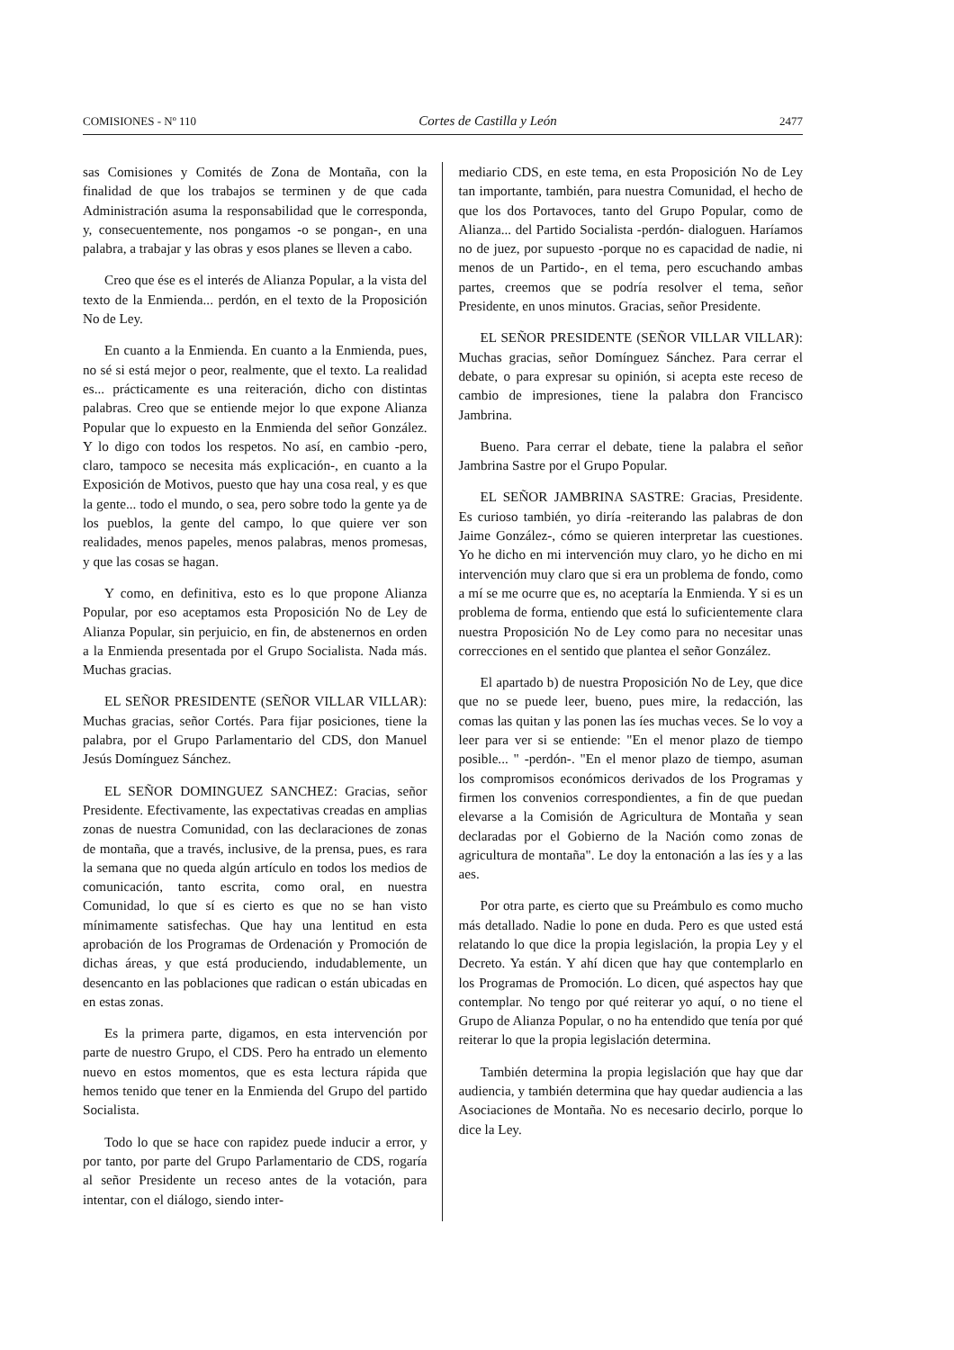COMISIONES - Nº 110 Cortes de Castilla y León 2477
sas Comisiones y Comités de Zona de Montaña, con la finalidad de que los trabajos se terminen y de que cada Administración asuma la responsabilidad que le corresponda, y, consecuentemente, nos pongamos -o se pongan-, en una palabra, a trabajar y las obras y esos planes se lleven a cabo.
Creo que ése es el interés de Alianza Popular, a la vista del texto de la Enmienda... perdón, en el texto de la Proposición No de Ley.
En cuanto a la Enmienda. En cuanto a la Enmienda, pues, no sé si está mejor o peor, realmente, que el texto. La realidad es... prácticamente es una reiteración, dicho con distintas palabras. Creo que se entiende mejor lo que expone Alianza Popular que lo expuesto en la Enmienda del señor González. Y lo digo con todos los respetos. No así, en cambio -pero, claro, tampoco se necesita más explicación-, en cuanto a la Exposición de Motivos, puesto que hay una cosa real, y es que la gente... todo el mundo, o sea, pero sobre todo la gente ya de los pueblos, la gente del campo, lo que quiere ver son realidades, menos papeles, menos palabras, menos promesas, y que las cosas se hagan.
Y como, en definitiva, esto es lo que propone Alianza Popular, por eso aceptamos esta Proposición No de Ley de Alianza Popular, sin perjuicio, en fin, de abstenernos en orden a la Enmienda presentada por el Grupo Socialista. Nada más. Muchas gracias.
EL SEÑOR PRESIDENTE (SEÑOR VILLAR VILLAR): Muchas gracias, señor Cortés. Para fijar posiciones, tiene la palabra, por el Grupo Parlamentario del CDS, don Manuel Jesús Domínguez Sánchez.
EL SEÑOR DOMINGUEZ SANCHEZ: Gracias, señor Presidente. Efectivamente, las expectativas creadas en amplias zonas de nuestra Comunidad, con las declaraciones de zonas de montaña, que a través, inclusive, de la prensa, pues, es rara la semana que no queda algún artículo en todos los medios de comunicación, tanto escrita, como oral, en nuestra Comunidad, lo que sí es cierto es que no se han visto mínimamente satisfechas. Que hay una lentitud en esta aprobación de los Programas de Ordenación y Promoción de dichas áreas, y que está produciendo, indudablemente, un desencanto en las poblaciones que radican o están ubicadas en en estas zonas.
Es la primera parte, digamos, en esta intervención por parte de nuestro Grupo, el CDS. Pero ha entrado un elemento nuevo en estos momentos, que es esta lectura rápida que hemos tenido que tener en la Enmienda del Grupo del partido Socialista.
Todo lo que se hace con rapidez puede inducir a error, y por tanto, por parte del Grupo Parlamentario de CDS, rogaría al señor Presidente un receso antes de la votación, para intentar, con el diálogo, siendo inter-
mediario CDS, en este tema, en esta Proposición No de Ley tan importante, también, para nuestra Comunidad, el hecho de que los dos Portavoces, tanto del Grupo Popular, como de Alianza... del Partido Socialista -perdón- dialoguen. Haríamos no de juez, por supuesto -porque no es capacidad de nadie, ni menos de un Partido-, en el tema, pero escuchando ambas partes, creemos que se podría resolver el tema, señor Presidente, en unos minutos. Gracias, señor Presidente.
EL SEÑOR PRESIDENTE (SEÑOR VILLAR VILLAR): Muchas gracias, señor Domínguez Sánchez. Para cerrar el debate, o para expresar su opinión, si acepta este receso de cambio de impresiones, tiene la palabra don Francisco Jambrina.
Bueno. Para cerrar el debate, tiene la palabra el señor Jambrina Sastre por el Grupo Popular.
EL SEÑOR JAMBRINA SASTRE: Gracias, Presidente. Es curioso también, yo diría -reiterando las palabras de don Jaime González-, cómo se quieren interpretar las cuestiones. Yo he dicho en mi intervención muy claro, yo he dicho en mi intervención muy claro que si era un problema de fondo, como a mí se me ocurre que es, no aceptaría la Enmienda. Y si es un problema de forma, entiendo que está lo suficientemente clara nuestra Proposición No de Ley como para no necesitar unas correcciones en el sentido que plantea el señor González.
El apartado b) de nuestra Proposición No de Ley, que dice que no se puede leer, bueno, pues mire, la redacción, las comas las quitan y las ponen las íes muchas veces. Se lo voy a leer para ver si se entiende: "En el menor plazo de tiempo posible... " -perdón-. "En el menor plazo de tiempo, asuman los compromisos económicos derivados de los Programas y firmen los convenios correspondientes, a fin de que puedan elevarse a la Comisión de Agricultura de Montaña y sean declaradas por el Gobierno de la Nación como zonas de agricultura de montaña". Le doy la entonación a las íes y a las aes.
Por otra parte, es cierto que su Preámbulo es como mucho más detallado. Nadie lo pone en duda. Pero es que usted está relatando lo que dice la propia legislación, la propia Ley y el Decreto. Ya están. Y ahí dicen que hay que contemplarlo en los Programas de Promoción. Lo dicen, qué aspectos hay que contemplar. No tengo por qué reiterar yo aquí, o no tiene el Grupo de Alianza Popular, o no ha entendido que tenía por qué reiterar lo que la propia legislación determina.
También determina la propia legislación que hay que dar audiencia, y también determina que hay quedar audiencia a las Asociaciones de Montaña. No es necesario decirlo, porque lo dice la Ley.